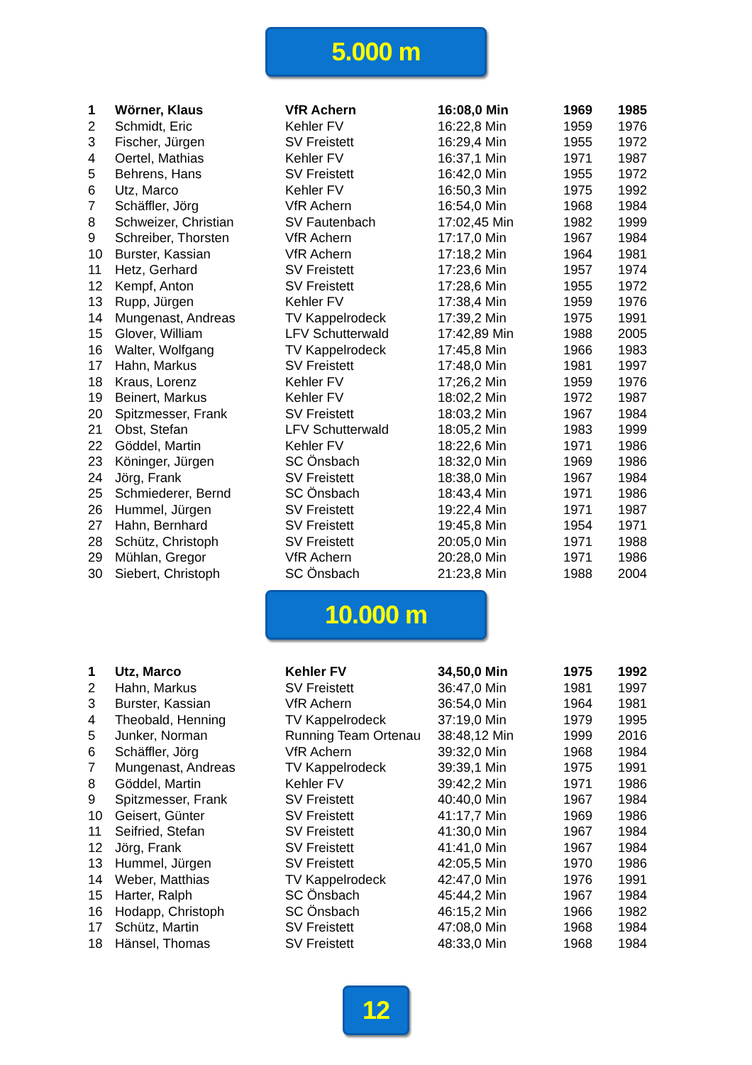5.000 m
| 1 | Wörner, Klaus | VfR Achern | 16:08,0 Min | 1969 | 1985 |
| 2 | Schmidt, Eric | Kehler FV | 16:22,8 Min | 1959 | 1976 |
| 3 | Fischer, Jürgen | SV Freistett | 16:29,4 Min | 1955 | 1972 |
| 4 | Oertel, Mathias | Kehler FV | 16:37,1 Min | 1971 | 1987 |
| 5 | Behrens, Hans | SV Freistett | 16:42,0 Min | 1955 | 1972 |
| 6 | Utz, Marco | Kehler FV | 16:50,3 Min | 1975 | 1992 |
| 7 | Schäffler, Jörg | VfR Achern | 16:54,0 Min | 1968 | 1984 |
| 8 | Schweizer, Christian | SV Fautenbach | 17:02,45 Min | 1982 | 1999 |
| 9 | Schreiber, Thorsten | VfR Achern | 17:17,0 Min | 1967 | 1984 |
| 10 | Burster, Kassian | VfR Achern | 17:18,2 Min | 1964 | 1981 |
| 11 | Hetz, Gerhard | SV Freistett | 17:23,6 Min | 1957 | 1974 |
| 12 | Kempf, Anton | SV Freistett | 17:28,6 Min | 1955 | 1972 |
| 13 | Rupp, Jürgen | Kehler FV | 17:38,4 Min | 1959 | 1976 |
| 14 | Mungenast, Andreas | TV Kappelrodeck | 17:39,2 Min | 1975 | 1991 |
| 15 | Glover, William | LFV Schutterwald | 17:42,89 Min | 1988 | 2005 |
| 16 | Walter, Wolfgang | TV Kappelrodeck | 17:45,8 Min | 1966 | 1983 |
| 17 | Hahn, Markus | SV Freistett | 17:48,0 Min | 1981 | 1997 |
| 18 | Kraus, Lorenz | Kehler FV | 17;26,2 Min | 1959 | 1976 |
| 19 | Beinert, Markus | Kehler FV | 18:02,2 Min | 1972 | 1987 |
| 20 | Spitzmesser, Frank | SV Freistett | 18:03,2 Min | 1967 | 1984 |
| 21 | Obst, Stefan | LFV Schutterwald | 18:05,2 Min | 1983 | 1999 |
| 22 | Göddel, Martin | Kehler FV | 18:22,6 Min | 1971 | 1986 |
| 23 | Köninger, Jürgen | SC Önsbach | 18:32,0 Min | 1969 | 1986 |
| 24 | Jörg, Frank | SV Freistett | 18:38,0 Min | 1967 | 1984 |
| 25 | Schmiederer, Bernd | SC Önsbach | 18:43,4 Min | 1971 | 1986 |
| 26 | Hummel, Jürgen | SV Freistett | 19:22,4 Min | 1971 | 1987 |
| 27 | Hahn, Bernhard | SV Freistett | 19:45,8 Min | 1954 | 1971 |
| 28 | Schütz, Christoph | SV Freistett | 20:05,0 Min | 1971 | 1988 |
| 29 | Mühlan, Gregor | VfR Achern | 20:28,0 Min | 1971 | 1986 |
| 30 | Siebert, Christoph | SC Önsbach | 21:23,8 Min | 1988 | 2004 |
10.000 m
| 1 | Utz, Marco | Kehler FV | 34,50,0 Min | 1975 | 1992 |
| 2 | Hahn, Markus | SV Freistett | 36:47,0 Min | 1981 | 1997 |
| 3 | Burster, Kassian | VfR Achern | 36:54,0 Min | 1964 | 1981 |
| 4 | Theobald, Henning | TV Kappelrodeck | 37:19,0 Min | 1979 | 1995 |
| 5 | Junker, Norman | Running Team Ortenau | 38:48,12 Min | 1999 | 2016 |
| 6 | Schäffler, Jörg | VfR Achern | 39:32,0 Min | 1968 | 1984 |
| 7 | Mungenast, Andreas | TV Kappelrodeck | 39:39,1 Min | 1975 | 1991 |
| 8 | Göddel, Martin | Kehler FV | 39:42,2 Min | 1971 | 1986 |
| 9 | Spitzmesser, Frank | SV Freistett | 40:40,0 Min | 1967 | 1984 |
| 10 | Geisert, Günter | SV Freistett | 41:17,7 Min | 1969 | 1986 |
| 11 | Seifried, Stefan | SV Freistett | 41:30,0 Min | 1967 | 1984 |
| 12 | Jörg, Frank | SV Freistett | 41:41,0 Min | 1967 | 1984 |
| 13 | Hummel, Jürgen | SV Freistett | 42:05,5 Min | 1970 | 1986 |
| 14 | Weber, Matthias | TV Kappelrodeck | 42:47,0 Min | 1976 | 1991 |
| 15 | Harter, Ralph | SC Önsbach | 45:44,2 Min | 1967 | 1984 |
| 16 | Hodapp, Christoph | SC Önsbach | 46:15,2 Min | 1966 | 1982 |
| 17 | Schütz, Martin | SV Freistett | 47:08,0 Min | 1968 | 1984 |
| 18 | Hänsel, Thomas | SV Freistett | 48:33,0 Min | 1968 | 1984 |
12